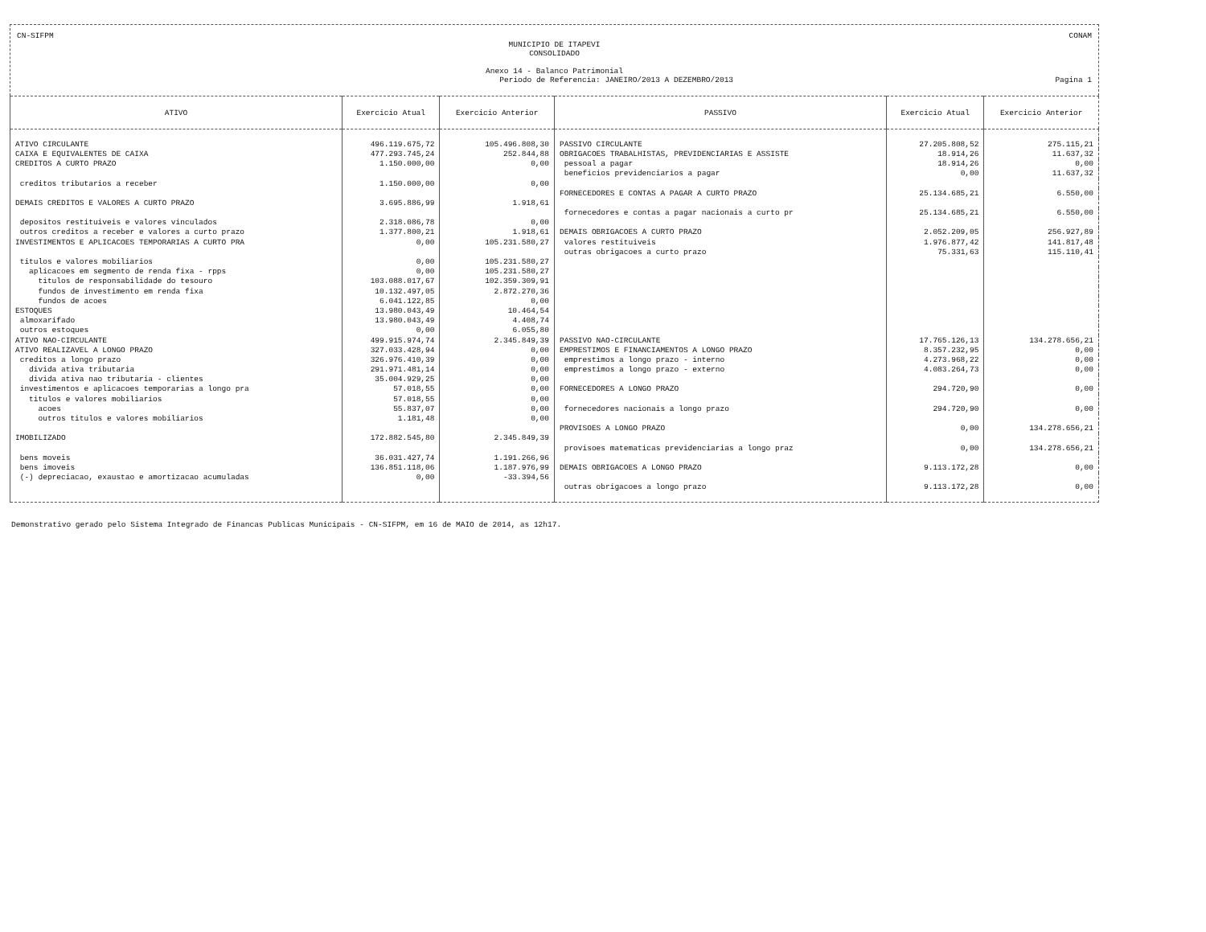CN-SIFPM CONAM
MUNICIPIO DE ITAPEVI
CONSOLIDADO
Anexo 14 - Balanco Patrimonial
Periodo de Referencia: JANEIRO/2013 A DEZEMBRO/2013 Pagina 1
| ATIVO | Exercicio Atual | Exercicio Anterior | PASSIVO | Exercicio Atual | Exercicio Anterior |
| --- | --- | --- | --- | --- | --- |
| ATIVO CIRCULANTE | 496.119.675,72 | 105.496.808,30 | PASSIVO CIRCULANTE | 27.205.808,52 | 275.115,21 |
| CAIXA E EQUIVALENTES DE CAIXA | 477.293.745,24 | 252.844,88 | OBRIGACOES TRABALHISTAS, PREVIDENCIARIAS E ASSISTE | 18.914,26 | 11.637,32 |
| CREDITOS A CURTO PRAZO | 1.150.000,00 | 0,00 | pessoal a pagar | 18.914,26 | 0,00 |
| | | | beneficios previdenciarios a pagar | 0,00 | 11.637,32 |
| creditos tributarios a receber | 1.150.000,00 | 0,00 | | | |
| | | | FORNECEDORES E CONTAS A PAGAR A CURTO PRAZO | 25.134.685,21 | 6.550,00 |
| DEMAIS CREDITOS E VALORES A CURTO PRAZO | 3.695.886,99 | 1.918,61 | | | |
| | | | fornecedores e contas a pagar nacionais a curto pr | 25.134.685,21 | 6.550,00 |
| depositos restituiveis e valores vinculados | 2.318.086,78 | 0,00 | | | |
| outros creditos a receber e valores a curto prazo | 1.377.800,21 | 1.918,61 | DEMAIS OBRIGACOES A CURTO PRAZO | 2.052.209,05 | 256.927,89 |
| INVESTIMENTOS E APLICACOES TEMPORARIAS A CURTO PRA | 0,00 | 105.231.580,27 | valores restituiveis | 1.976.877,42 | 141.817,48 |
| | | | outras obrigacoes a curto prazo | 75.331,63 | 115.110,41 |
| titulos e valores mobiliarios | 0,00 | 105.231.580,27 | | | |
| aplicacoes em segmento de renda fixa - rpps | 0,00 | 105.231.580,27 | | | |
| titulos de responsabilidade do tesouro | 103.088.017,67 | 102.359.309,91 | | | |
| fundos de investimento em renda fixa | 10.132.497,05 | 2.872.270,36 | | | |
| fundos de acoes | 6.041.122,85 | 0,00 | | | |
| ESTOQUES | 13.980.043,49 | 10.464,54 | | | |
| almoxarifado | 13.980.043,49 | 4.408,74 | | | |
| outros estoques | 0,00 | 6.055,80 | | | |
| ATIVO NAO-CIRCULANTE | 499.915.974,74 | 2.345.849,39 | PASSIVO NAO-CIRCULANTE | 17.765.126,13 | 134.278.656,21 |
| ATIVO REALIZAVEL A LONGO PRAZO | 327.033.428,94 | 0,00 | EMPRESTIMOS E FINANCIAMENTOS A LONGO PRAZO | 8.357.232,95 | 0,00 |
| creditos a longo prazo | 326.976.410,39 | 0,00 | emprestimos a longo prazo - interno | 4.273.968,22 | 0,00 |
| divida ativa tributaria | 291.971.481,14 | 0,00 | emprestimos a longo prazo - externo | 4.083.264,73 | 0,00 |
| divida ativa nao tributaria - clientes | 35.004.929,25 | 0,00 | | | |
| investimentos e aplicacoes temporarias a longo pra | 57.018,55 | 0,00 | FORNECEDORES A LONGO PRAZO | 294.720,90 | 0,00 |
| titulos e valores mobiliarios | 57.018,55 | 0,00 | | | |
| acoes | 55.837,07 | 0,00 | fornecedores nacionais a longo prazo | 294.720,90 | 0,00 |
| outros titulos e valores mobiliarios | 1.181,48 | 0,00 | | | |
| | | | PROVISOES A LONGO PRAZO | 0,00 | 134.278.656,21 |
| IMOBILIZADO | 172.882.545,80 | 2.345.849,39 | | | |
| | | | provisoes matematicas previdenciarias a longo praz | 0,00 | 134.278.656,21 |
| bens moveis | 36.031.427,74 | 1.191.266,96 | | | |
| bens imoveis | 136.851.118,06 | 1.187.976,99 | DEMAIS OBRIGACOES A LONGO PRAZO | 9.113.172,28 | 0,00 |
| (-) depreciacao, exaustao e amortizacao acumuladas | 0,00 | -33.394,56 | | | |
| | | | outras obrigacoes a longo prazo | 9.113.172,28 | 0,00 |
Demonstrativo gerado pelo Sistema Integrado de Financas Publicas Municipais - CN-SIFPM, em 16 de MAIO de 2014, as 12h17.